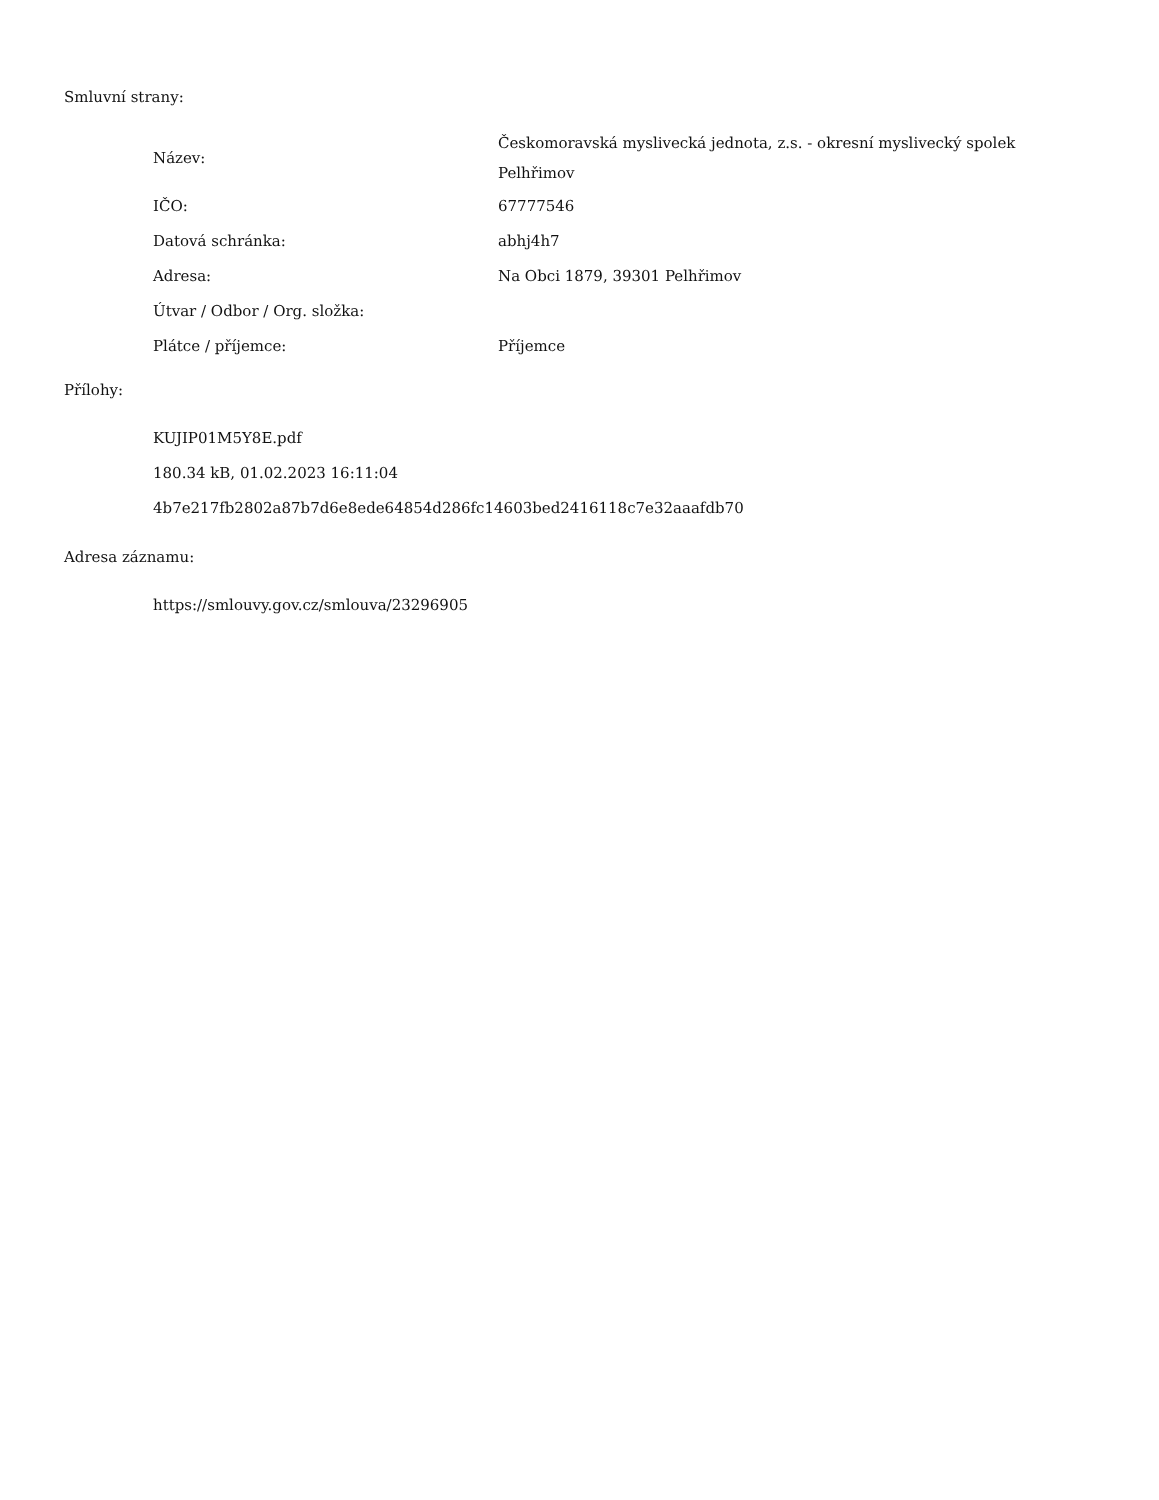Smluvní strany:
| Název: | Českomoravská myslivecká jednota, z.s. - okresní myslivecký spolek Pelhřimov |
| IČO: | 67777546 |
| Datová schránka: | abhj4h7 |
| Adresa: | Na Obci 1879, 39301 Pelhřimov |
| Útvar / Odbor / Org. složka: | |
| Plátce / příjemce: | Příjemce |
Přílohy:
KUJIP01M5Y8E.pdf
180.34 kB, 01.02.2023 16:11:04
4b7e217fb2802a87b7d6e8ede64854d286fc14603bed2416118c7e32aaafdb70
Adresa záznamu:
https://smlouvy.gov.cz/smlouva/23296905